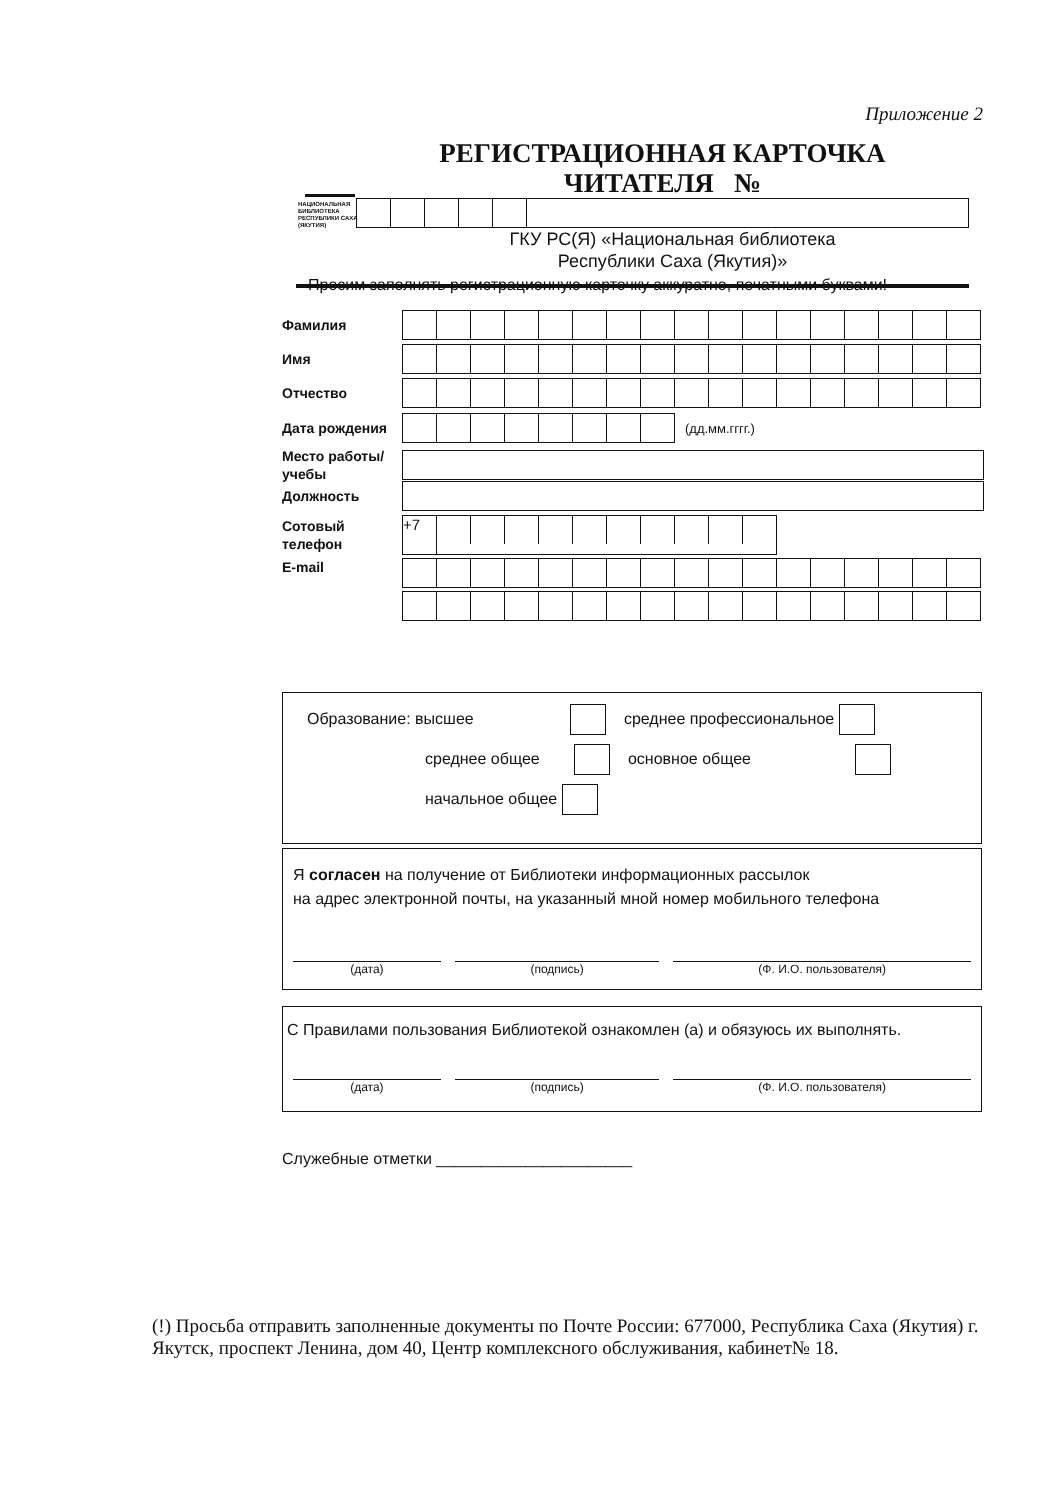Приложение 2
НАЦИОНАЛЬНАЯ БИБЛИОТЕКА РЕСПУБЛИКИ САХА (ЯКУТИЯ)
РЕГИСТРАЦИОННАЯ КАРТОЧКА
ЧИТАТЕЛЯ №
ГКУ РС(Я) «Национальная библиотека
Республики Саха (Якутия)»
Просим заполнять регистрационную карточку аккуратно, печатными буквами!
Фамилия
Имя
Отчество
Дата рождения
(дд.мм.гггг.)
Место работы/учебы
Должность
Сотовый телефон
+7
E-mail
Образование: высшее среднее профессиональное
среднее общее основное общее
начальное общее
Я согласен на получение от Библиотеки информационных рассылок
на адрес электронной почты, на указанный мной номер мобильного телефона
(дата) (подпись) (Ф. И.О. пользователя)
С Правилами пользования Библиотекой ознакомлен (а) и обязуюсь их выполнять.
(дата) (подпись) (Ф. И.О. пользователя)
Служебные отметки ______________________
(!) Просьба отправить заполненные документы по Почте России: 677000, Республика Саха (Якутия) г. Якутск, проспект Ленина, дом 40, Центр комплексного обслуживания, кабинет№ 18.